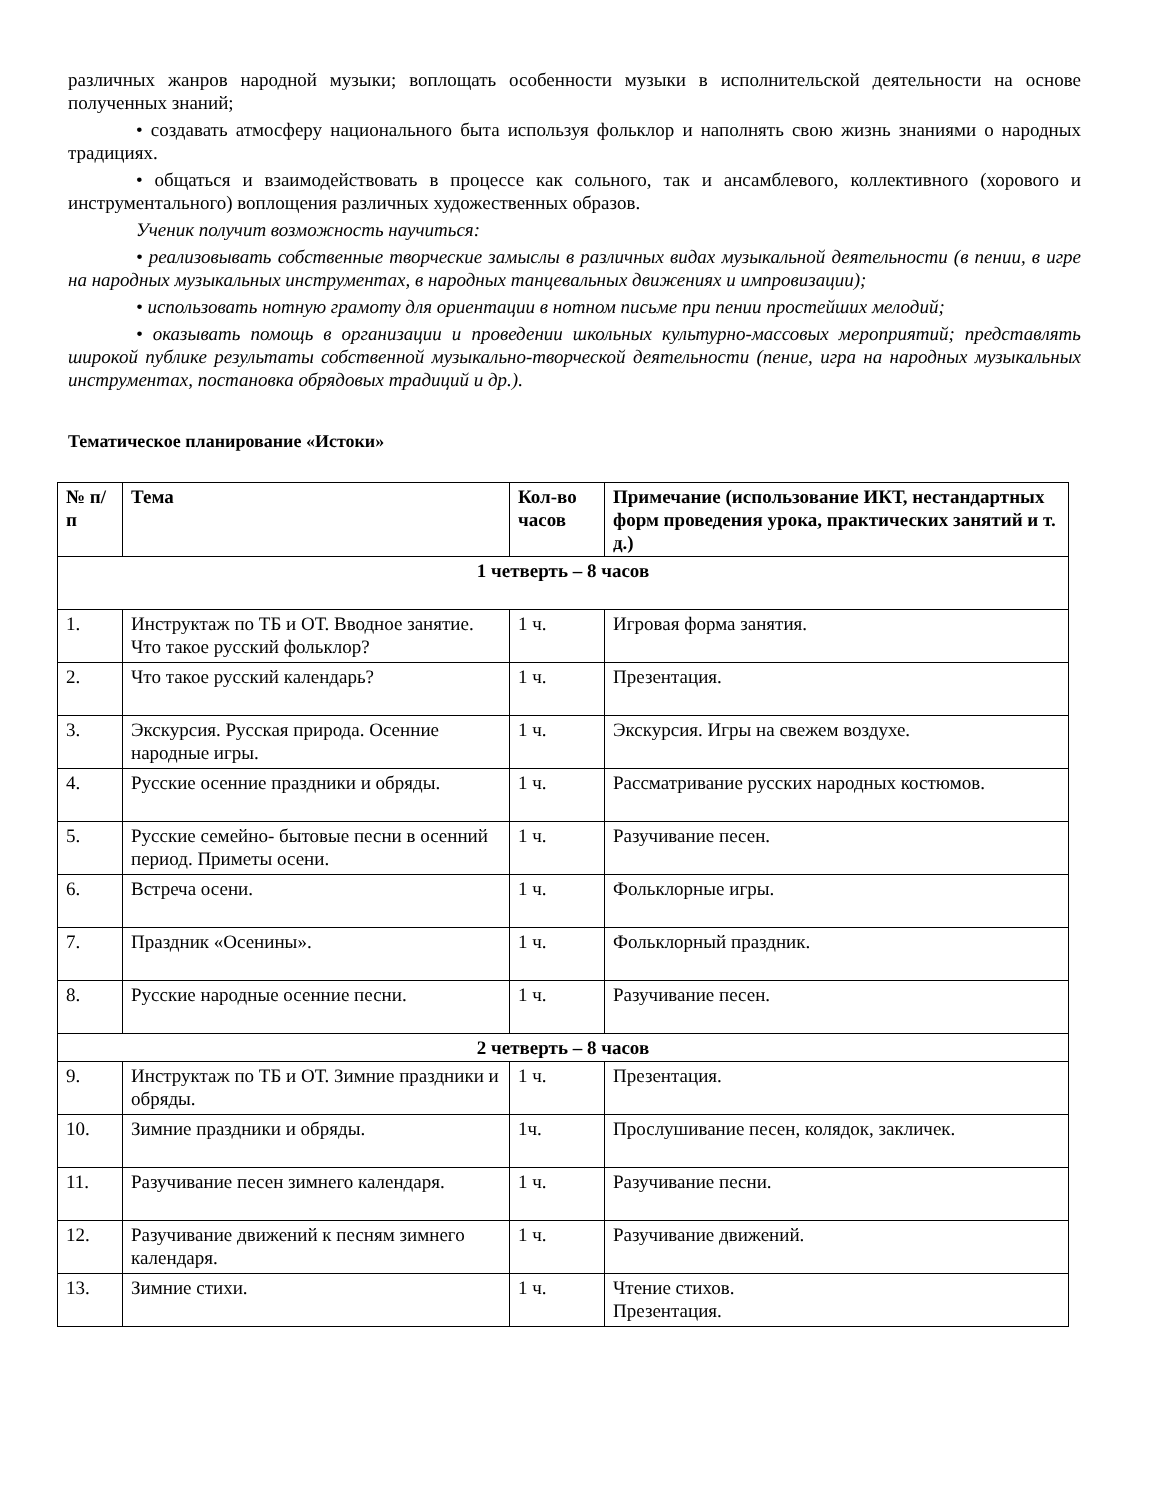различных жанров народной музыки; воплощать особенности музыки в исполнительской деятельности на основе полученных знаний;
• создавать атмосферу национального быта используя фольклор и наполнять свою жизнь знаниями о народных традициях.
• общаться и взаимодействовать в процессе как сольного, так и ансамблевого, коллективного (хорового и инструментального) воплощения различных художественных образов.
Ученик получит возможность научиться:
• реализовывать собственные творческие замыслы в различных видах музыкальной деятельности (в пении, в игре на народных музыкальных инструментах, в народных танцевальных движениях и импровизации);
• использовать нотную грамоту для ориентации в нотном письме при пении простейших мелодий;
• оказывать помощь в организации и проведении школьных культурно-массовых мероприятий; представлять широкой публике результаты собственной музыкально-творческой деятельности (пение, игра на народных музыкальных инструментах, постановка обрядовых традиций и др.).
Тематическое планирование «Истоки»
| № п/п | Тема | Кол-во часов | Примечание (использование ИКТ, нестандартных форм проведения урока, практических занятий и т. д.) |
| --- | --- | --- | --- |
| 1 четверть – 8 часов | | | |
| 1. | Инструктаж по ТБ и ОТ. Вводное занятие. Что такое русский фольклор? | 1 ч. | Игровая форма занятия. |
| 2. | Что такое русский календарь? | 1 ч. | Презентация. |
| 3. | Экскурсия. Русская природа. Осенние народные игры. | 1 ч. | Экскурсия. Игры на свежем воздухе. |
| 4. | Русские осенние праздники и обряды. | 1 ч. | Рассматривание русских народных костюмов. |
| 5. | Русские семейно- бытовые песни в осенний период. Приметы осени. | 1 ч. | Разучивание песен. |
| 6. | Встреча осени. | 1 ч. | Фольклорные игры. |
| 7. | Праздник «Осенины». | 1 ч. | Фольклорный праздник. |
| 8. | Русские народные осенние песни. | 1 ч. | Разучивание песен. |
| 2 четверть – 8 часов | | | |
| 9. | Инструктаж по ТБ и ОТ. Зимние праздники и обряды. | 1 ч. | Презентация. |
| 10. | Зимние праздники и обряды. | 1ч. | Прослушивание песен, колядок, закличек. |
| 11. | Разучивание песен зимнего календаря. | 1 ч. | Разучивание песни. |
| 12. | Разучивание движений к песням зимнего календаря. | 1 ч. | Разучивание движений. |
| 13. | Зимние стихи. | 1 ч. | Чтение стихов. Презентация. |